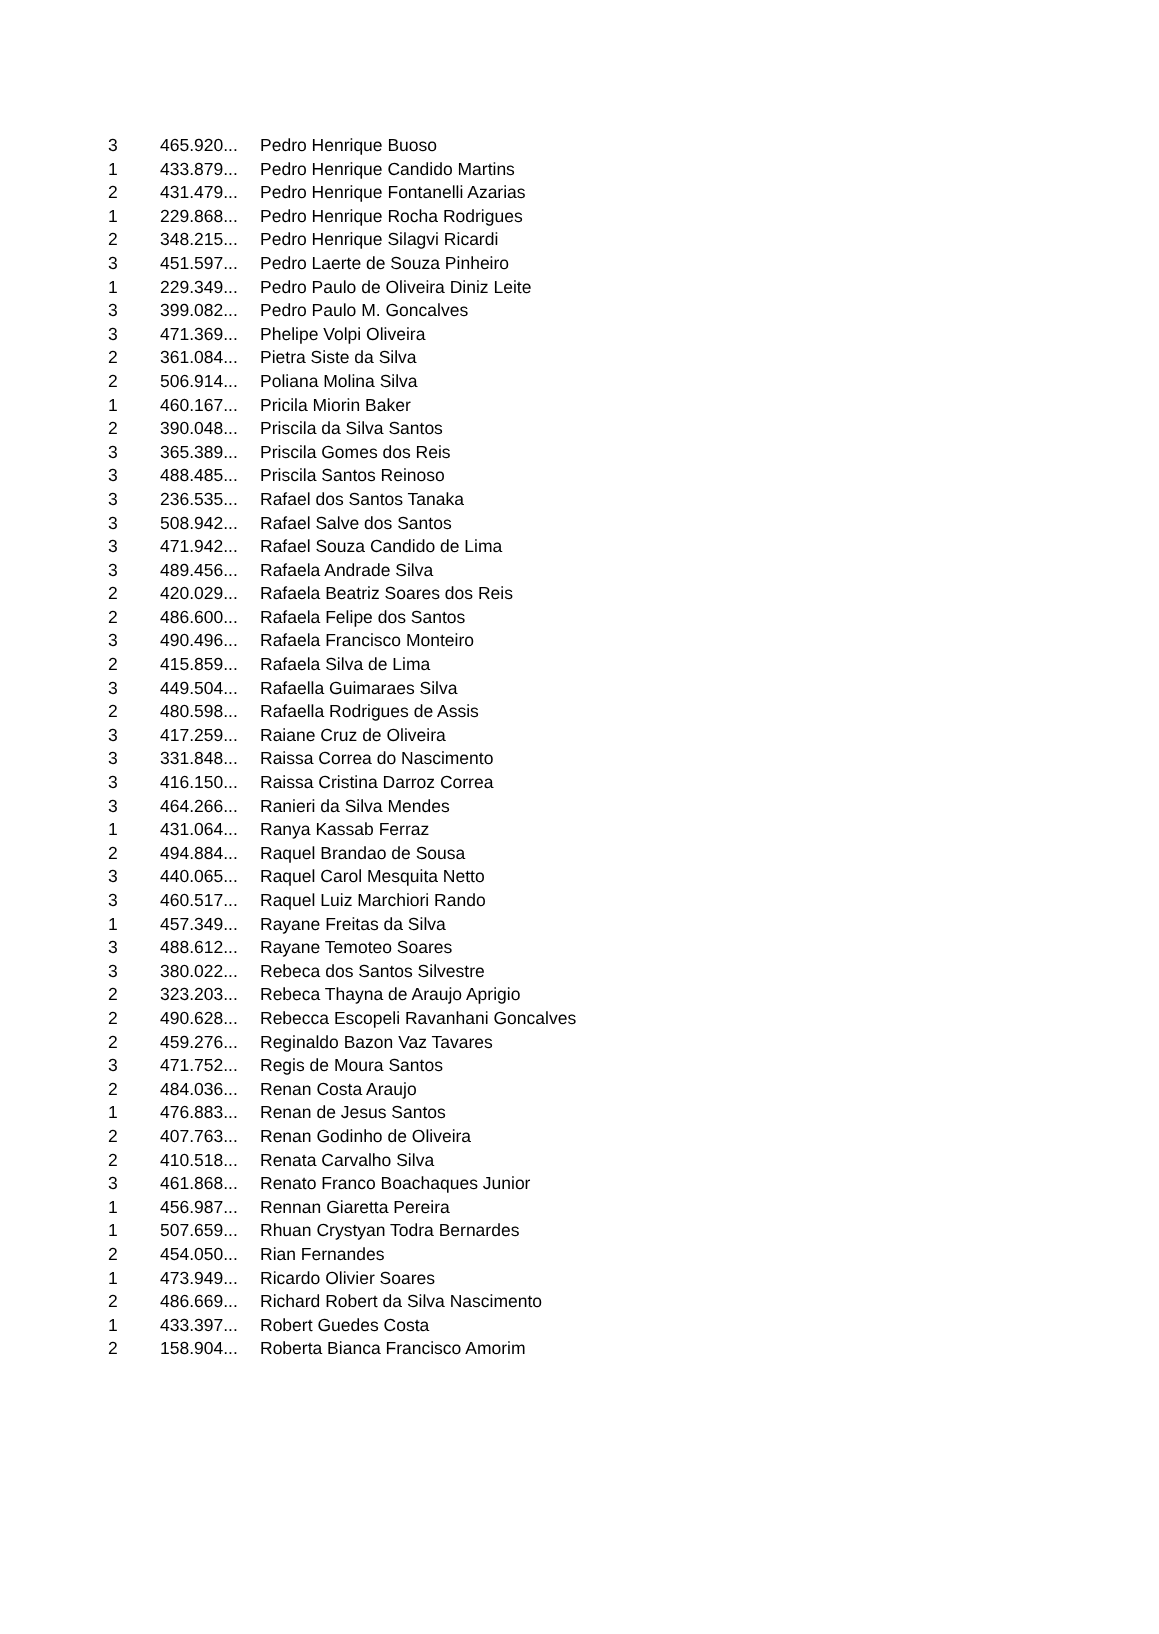| 3 | 465.920... | Pedro Henrique Buoso |
| 1 | 433.879... | Pedro Henrique Candido Martins |
| 2 | 431.479... | Pedro Henrique Fontanelli Azarias |
| 1 | 229.868... | Pedro Henrique Rocha Rodrigues |
| 2 | 348.215... | Pedro Henrique Silagvi Ricardi |
| 3 | 451.597... | Pedro Laerte de Souza Pinheiro |
| 1 | 229.349... | Pedro Paulo de Oliveira Diniz Leite |
| 3 | 399.082... | Pedro Paulo M. Goncalves |
| 3 | 471.369... | Phelipe Volpi Oliveira |
| 2 | 361.084... | Pietra Siste da Silva |
| 2 | 506.914... | Poliana Molina Silva |
| 1 | 460.167... | Pricila Miorin Baker |
| 2 | 390.048... | Priscila da Silva Santos |
| 3 | 365.389... | Priscila Gomes dos Reis |
| 3 | 488.485... | Priscila Santos Reinoso |
| 3 | 236.535... | Rafael dos Santos Tanaka |
| 3 | 508.942... | Rafael Salve dos Santos |
| 3 | 471.942... | Rafael Souza Candido de Lima |
| 3 | 489.456... | Rafaela Andrade Silva |
| 2 | 420.029... | Rafaela Beatriz Soares dos Reis |
| 2 | 486.600... | Rafaela Felipe dos Santos |
| 3 | 490.496... | Rafaela Francisco Monteiro |
| 2 | 415.859... | Rafaela Silva de Lima |
| 3 | 449.504... | Rafaella Guimaraes Silva |
| 2 | 480.598... | Rafaella Rodrigues de Assis |
| 3 | 417.259... | Raiane Cruz de Oliveira |
| 3 | 331.848... | Raissa Correa do Nascimento |
| 3 | 416.150... | Raissa Cristina Darroz Correa |
| 3 | 464.266... | Ranieri da Silva Mendes |
| 1 | 431.064... | Ranya Kassab Ferraz |
| 2 | 494.884... | Raquel Brandao de Sousa |
| 3 | 440.065... | Raquel Carol Mesquita Netto |
| 3 | 460.517... | Raquel Luiz Marchiori Rando |
| 1 | 457.349... | Rayane Freitas da Silva |
| 3 | 488.612... | Rayane Temoteo Soares |
| 3 | 380.022... | Rebeca dos Santos Silvestre |
| 2 | 323.203... | Rebeca Thayna de Araujo Aprigio |
| 2 | 490.628... | Rebecca Escopeli Ravanhani Goncalves |
| 2 | 459.276... | Reginaldo Bazon Vaz Tavares |
| 3 | 471.752... | Regis de Moura Santos |
| 2 | 484.036... | Renan Costa Araujo |
| 1 | 476.883... | Renan de Jesus Santos |
| 2 | 407.763... | Renan Godinho de Oliveira |
| 2 | 410.518... | Renata Carvalho Silva |
| 3 | 461.868... | Renato Franco Boachaques Junior |
| 1 | 456.987... | Rennan Giaretta Pereira |
| 1 | 507.659... | Rhuan Crystyan Todra Bernardes |
| 2 | 454.050... | Rian Fernandes |
| 1 | 473.949... | Ricardo Olivier Soares |
| 2 | 486.669... | Richard Robert da Silva Nascimento |
| 1 | 433.397... | Robert Guedes Costa |
| 2 | 158.904... | Roberta Bianca Francisco Amorim |